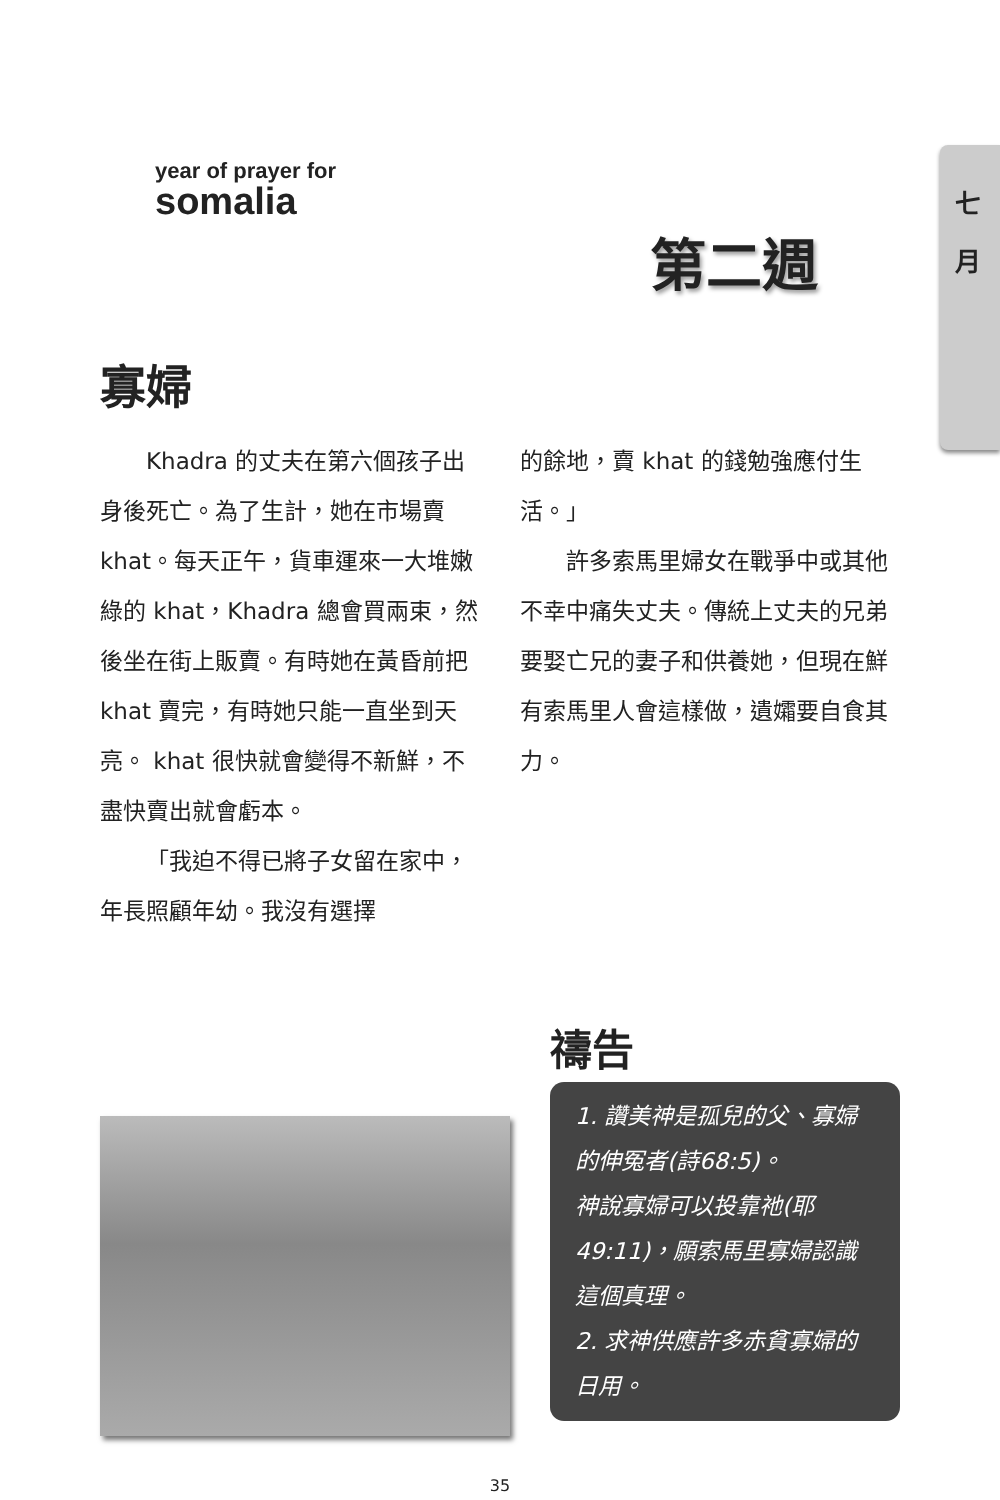七 月
year of prayer for
somalia
第二週
寡婦
Khadra 的丈夫在第六個孩子出身後死亡。為了生計，她在市場賣 khat。每天正午，貨車運來一大堆嫩綠的 khat，Khadra 總會買兩束，然後坐在街上販賣。有時她在黃昏前把 khat 賣完，有時她只能一直坐到天亮。 khat 很快就會變得不新鮮，不盡快賣出就會虧本。
「我迫不得已將子女留在家中，年長照顧年幼。我沒有選擇
的餘地，賣 khat 的錢勉強應付生活。」
許多索馬里婦女在戰爭中或其他不幸中痛失丈夫。傳統上丈夫的兄弟要娶亡兄的妻子和供養她，但現在鮮有索馬里人會這樣做，遺孀要自食其力。
禱告
1. 讚美神是孤兒的父、寡婦的伸冤者(詩68:5)。
神說寡婦可以投靠祂(耶49:11)，願索馬里寡婦認識這個真理。
2. 求神供應許多赤貧寡婦的日用。
35